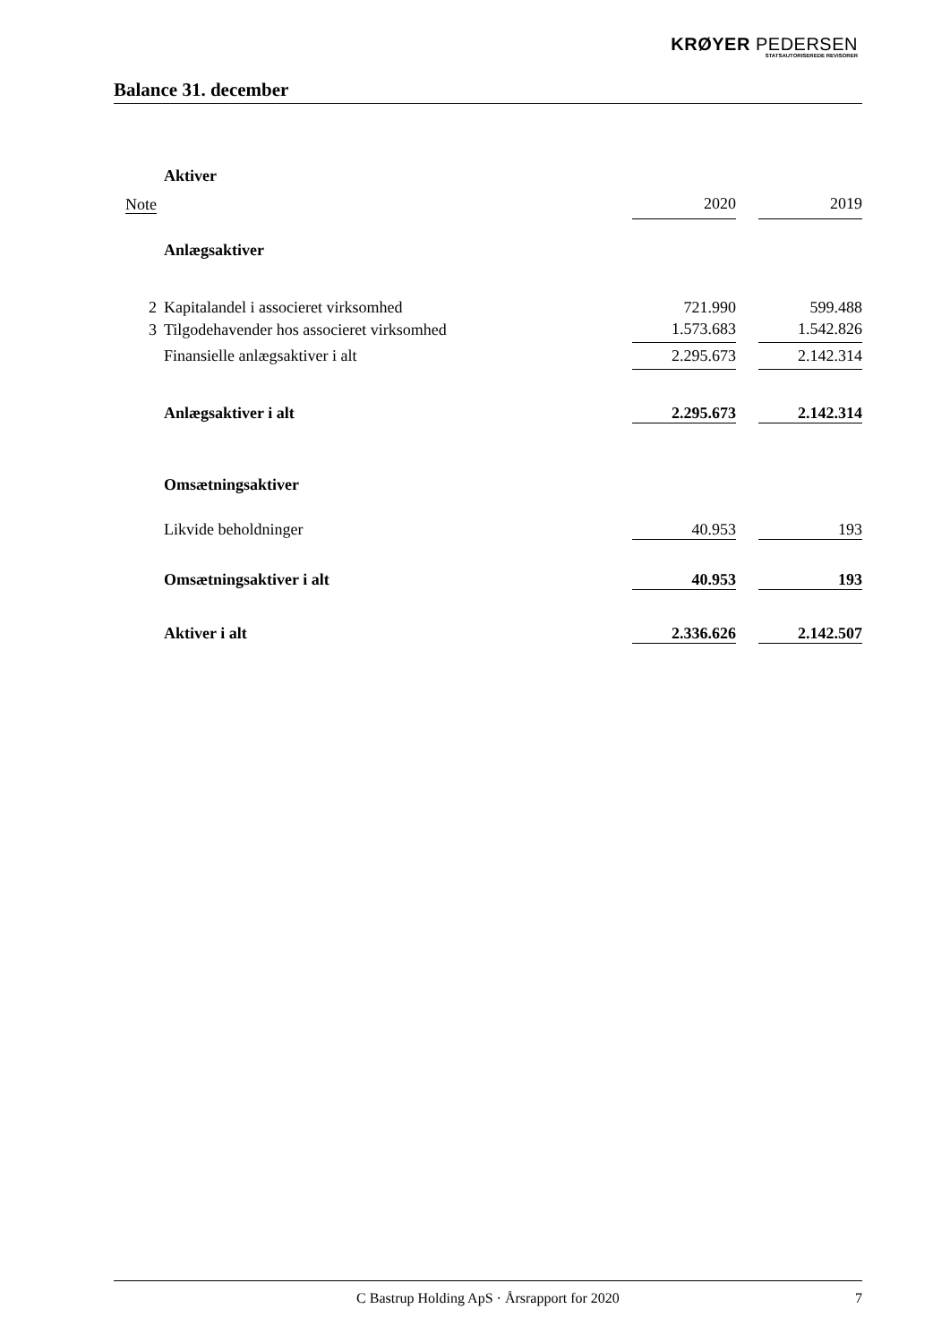KRØYER PEDERSEN
STATSAUTORISEREDE REVISORER
Balance 31. december
| | Aktiver | | | |
| Note | | 2020 | | 2019 |
| | Anlægsaktiver | | | |
| 2 | Kapitalandel i associeret virksomhed | 721.990 | | 599.488 |
| 3 | Tilgodehavender hos associeret virksomhed | 1.573.683 | | 1.542.826 |
| | Finansielle anlægsaktiver i alt | 2.295.673 | | 2.142.314 |
| | Anlægsaktiver i alt | 2.295.673 | | 2.142.314 |
| | Omsætningsaktiver | | | |
| | Likvide beholdninger | 40.953 | | 193 |
| | Omsætningsaktiver i alt | 40.953 | | 193 |
| | Aktiver i alt | 2.336.626 | | 2.142.507 |
C Bastrup Holding ApS · Årsrapport for 2020 7